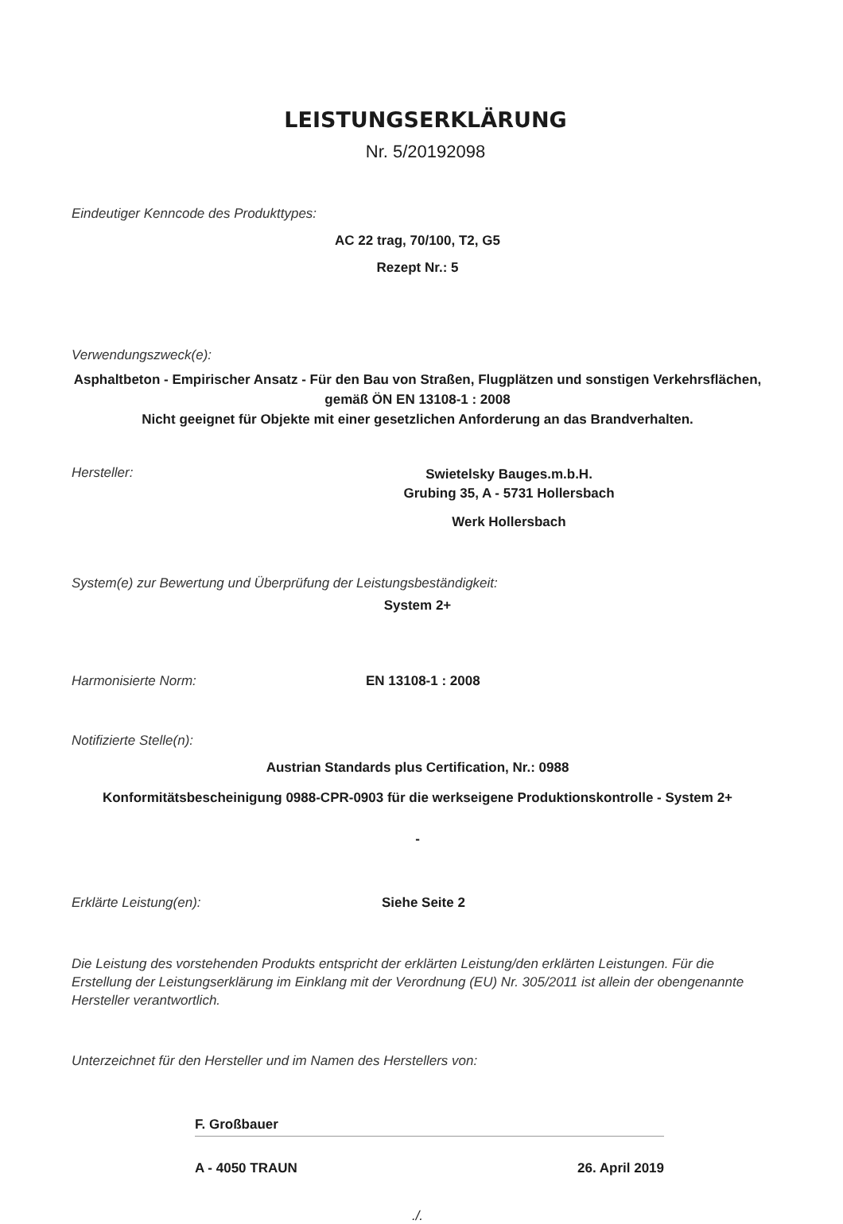LEISTUNGSERKLÄRUNG
Nr. 5/20192098
Eindeutiger Kenncode des Produkttypes:
AC 22 trag, 70/100, T2, G5
Rezept Nr.: 5
Verwendungszweck(e):
Asphaltbeton - Empirischer Ansatz - Für den Bau von Straßen, Flugplätzen und sonstigen Verkehrsflächen, gemäß ÖN EN 13108-1 : 2008
Nicht geeignet für Objekte mit einer gesetzlichen Anforderung an das Brandverhalten.
Hersteller:
Swietelsky Bauges.m.b.H.
Grubing 35, A - 5731 Hollersbach
Werk Hollersbach
System(e) zur Bewertung und Überprüfung der Leistungsbeständigkeit:
System 2+
Harmonisierte Norm: EN 13108-1 : 2008
Notifizierte Stelle(n):
Austrian Standards plus Certification, Nr.: 0988
Konformitätsbescheinigung 0988-CPR-0903 für die werkseigene Produktionskontrolle - System 2+
-
Erklärte Leistung(en): Siehe Seite 2
Die Leistung des vorstehenden Produkts entspricht der erklärten Leistung/den erklärten Leistungen. Für die Erstellung der Leistungserklärung im Einklang mit der Verordnung (EU) Nr. 305/2011 ist allein der obengenannte Hersteller verantwortlich.
Unterzeichnet für den Hersteller und im Namen des Herstellers von:
F. Großbauer
A - 4050 TRAUN 26. April 2019
./.